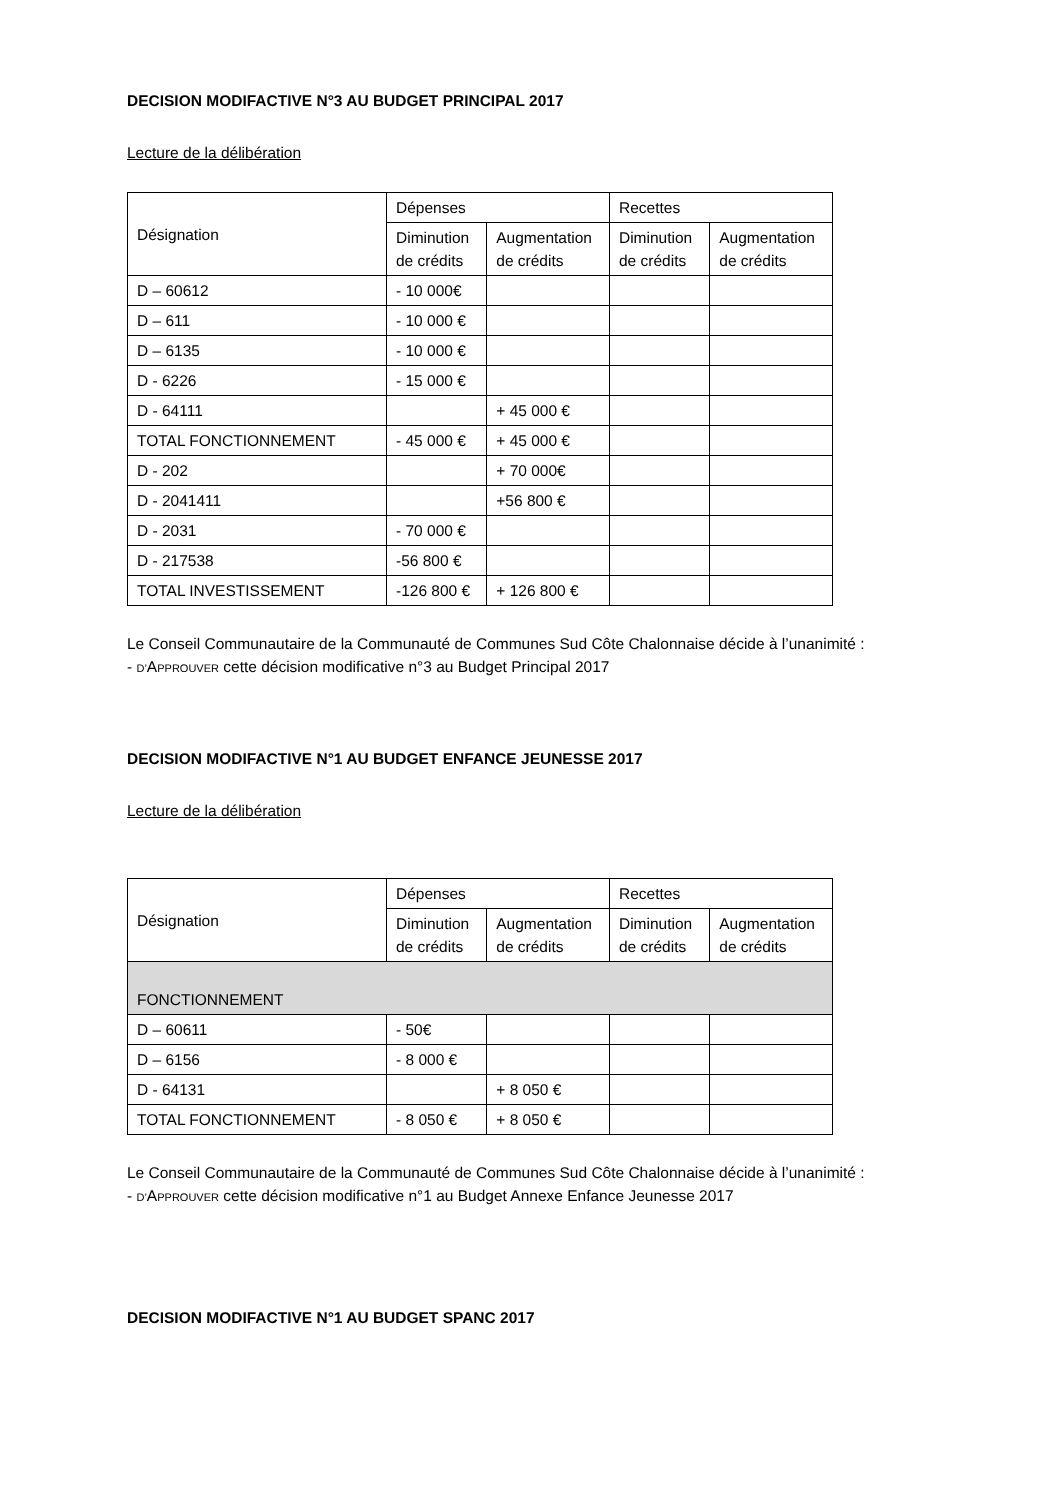DECISION MODIFACTIVE N°3 AU BUDGET PRINCIPAL 2017
Lecture de la délibération
| Désignation | Dépenses | | Recettes | |
| | Diminution de crédits | Augmentation de crédits | Diminution de crédits | Augmentation de crédits |
| D – 60612 | - 10 000€ | | | |
| D – 611 | - 10 000 € | | | |
| D – 6135 | - 10 000 € | | | |
| D - 6226 | - 15 000 € | | | |
| D - 64111 | | + 45 000 € | | |
| TOTAL FONCTIONNEMENT | - 45 000 € | + 45 000 € | | |
| D - 202 | | + 70 000€ | | |
| D - 2041411 | | +56 800 € | | |
| D - 2031 | - 70 000 € | | | |
| D - 217538 | -56 800 € | | | |
| TOTAL INVESTISSEMENT | -126 800 € | + 126 800 € | | |
Le Conseil Communautaire de la Communauté de Communes Sud Côte Chalonnaise décide à l’unanimité :
- D’APPROUVER cette décision modificative n°3 au Budget Principal 2017
DECISION MODIFACTIVE N°1 AU BUDGET ENFANCE JEUNESSE 2017
Lecture de la délibération
| Désignation | Dépenses | | Recettes | |
| | Diminution de crédits | Augmentation de crédits | Diminution de crédits | Augmentation de crédits |
| FONCTIONNEMENT | | | | |
| D – 60611 | - 50€ | | | |
| D – 6156 | - 8 000 € | | | |
| D - 64131 | | + 8 050 € | | |
| TOTAL FONCTIONNEMENT | - 8 050 € | + 8 050 € | | |
Le Conseil Communautaire de la Communauté de Communes Sud Côte Chalonnaise décide à l’unanimité :
- D’APPROUVER cette décision modificative n°1 au Budget Annexe Enfance Jeunesse 2017
DECISION MODIFACTIVE N°1 AU BUDGET SPANC 2017